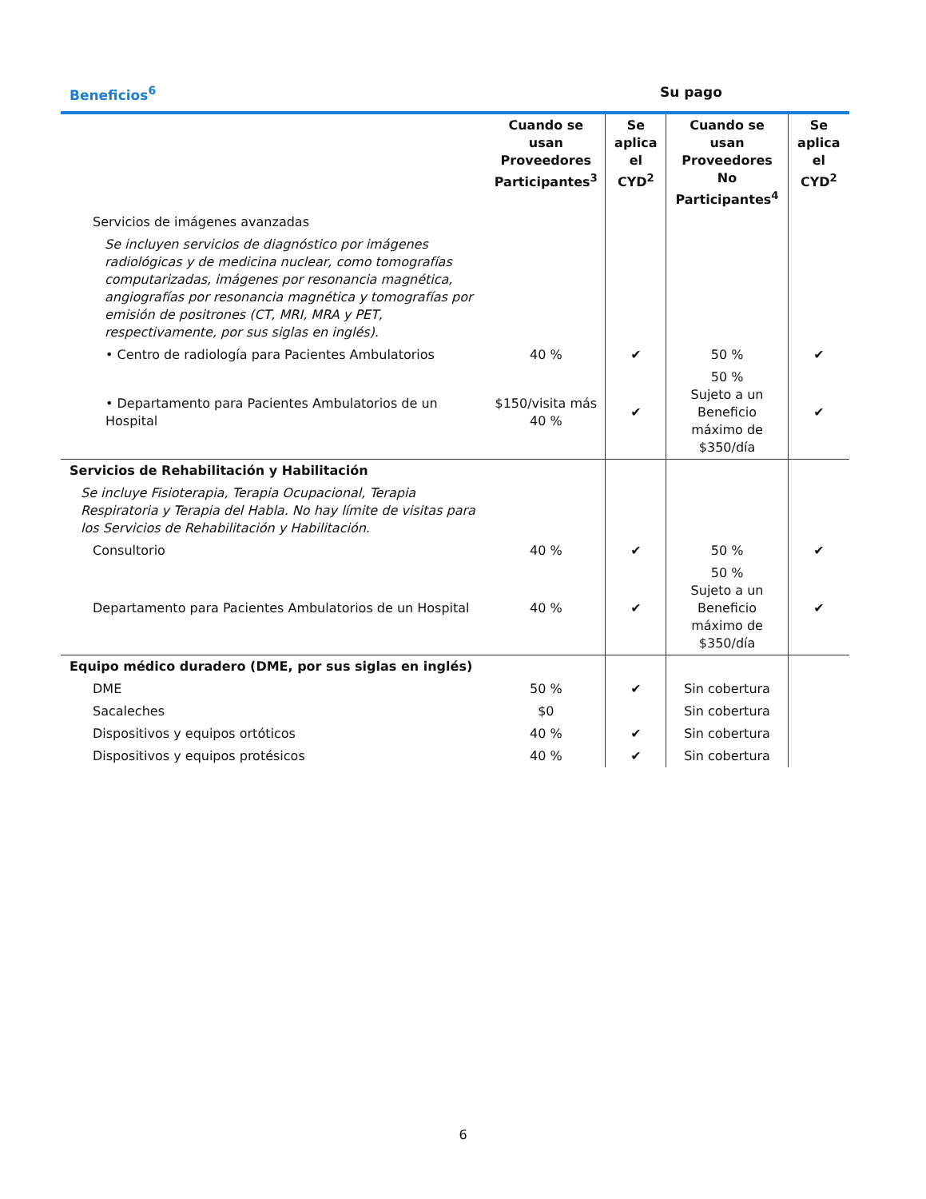Beneficios<sup>6</sup> Su pago
| | Cuando se usan Proveedores Participantes<sup>3</sup> | Se aplica el CYD<sup>2</sup> | Cuando se usan Proveedores No Participantes<sup>4</sup> | Se aplica el CYD<sup>2</sup> |
| --- | --- | --- | --- | --- |
| Servicios de imágenes avanzadas | | | | |
| Se incluyen servicios de diagnóstico por imágenes radiológicas y de medicina nuclear, como tomografías computarizadas, imágenes por resonancia magnética, angiografías por resonancia magnética y tomografías por emisión de positrones (CT, MRI, MRA y PET, respectivamente, por sus siglas en inglés). | | | | |
| • Centro de radiología para Pacientes Ambulatorios | 40 % | ✔ | 50 % | ✔ |
| • Departamento para Pacientes Ambulatorios de un Hospital | $150/visita más 40 % | ✔ | 50 % Sujeto a un Beneficio máximo de $350/día | ✔ |
| Servicios de Rehabilitación y Habilitación | | | | |
| Se incluye Fisioterapia, Terapia Ocupacional, Terapia Respiratoria y Terapia del Habla. No hay límite de visitas para los Servicios de Rehabilitación y Habilitación. | | | | |
| Consultorio | 40 % | ✔ | 50 % | ✔ |
| Departamento para Pacientes Ambulatorios de un Hospital | 40 % | ✔ | 50 % Sujeto a un Beneficio máximo de $350/día | ✔ |
| Equipo médico duradero (DME, por sus siglas en inglés) | | | | |
| DME | 50 % | ✔ | Sin cobertura | |
| Sacaleches | $0 | | Sin cobertura | |
| Dispositivos y equipos ortóticos | 40 % | ✔ | Sin cobertura | |
| Dispositivos y equipos protésicos | 40 % | ✔ | Sin cobertura | |
6